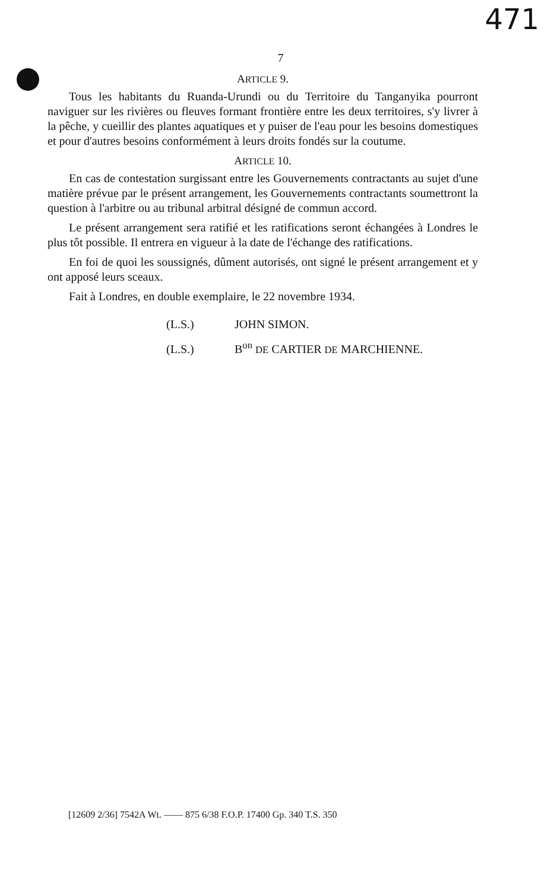471
7
ARTICLE 9.
Tous les habitants du Ruanda-Urundi ou du Territoire du Tanganyika pourront naviguer sur les rivières ou fleuves formant frontière entre les deux territoires, s'y livrer à la pêche, y cueillir des plantes aquatiques et y puiser de l'eau pour les besoins domestiques et pour d'autres besoins conformément à leurs droits fondés sur la coutume.
ARTICLE 10.
En cas de contestation surgissant entre les Gouvernements contractants au sujet d'une matière prévue par le présent arrangement, les Gouvernements contractants soumettront la question à l'arbitre ou au tribunal arbitral désigné de commun accord.
Le présent arrangement sera ratifié et les ratifications seront échangées à Londres le plus tôt possible. Il entrera en vigueur à la date de l'échange des ratifications.
En foi de quoi les soussignés, dûment autorisés, ont signé le présent arrangement et y ont apposé leurs sceaux.
Fait à Londres, en double exemplaire, le 22 novembre 1934.
(L.S.) JOHN SIMON.
(L.S.) B<sup>on</sup> DE CARTIER DE MARCHIENNE.
[12609 2/36] 7542A Wt. —— 875 6/38 F.O.P. 17400 Gp. 340 T.S. 350